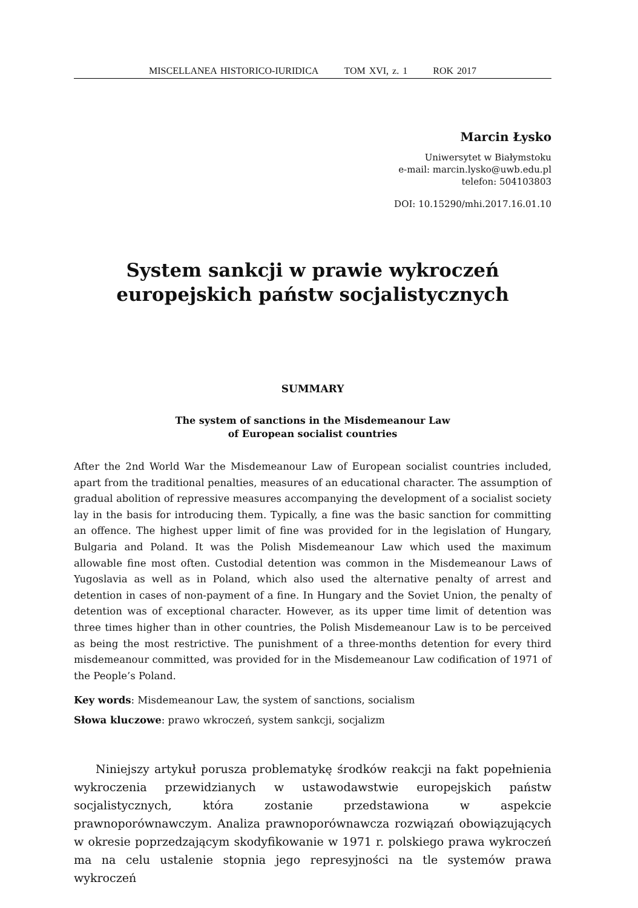MISCELLANEA HISTORICO-IURIDICA TOM XVI, z. 1 ROK 2017
Marcin Łysko
Uniwersytet w Białymstoku
e-mail: marcin.lysko@uwb.edu.pl
telefon: 504103803
DOI: 10.15290/mhi.2017.16.01.10
System sankcji w prawie wykroczeń
europejskich państw socjalistycznych
SUMMARY
The system of sanctions in the Misdemeanour Law
of European socialist countries
After the 2nd World War the Misdemeanour Law of European socialist countries included, apart from the traditional penalties, measures of an educational character. The assumption of gradual abolition of repressive measures accompanying the development of a socialist society lay in the basis for introducing them. Typically, a fine was the basic sanction for committing an offence. The highest upper limit of fine was provided for in the legislation of Hungary, Bulgaria and Poland. It was the Polish Misdemeanour Law which used the maximum allowable fine most often. Custodial detention was common in the Misdemeanour Laws of Yugoslavia as well as in Poland, which also used the alternative penalty of arrest and detention in cases of non-payment of a fine. In Hungary and the Soviet Union, the penalty of detention was of exceptional character. However, as its upper time limit of detention was three times higher than in other countries, the Polish Misdemeanour Law is to be perceived as being the most restrictive. The punishment of a three-months detention for every third misdemeanour committed, was provided for in the Misdemeanour Law codification of 1971 of the People’s Poland.
Key words: Misdemeanour Law, the system of sanctions, socialism
Słowa kluczowe: prawo wkroczeń, system sankcji, socjalizm
Niniejszy artykuł porusza problematykę środków reakcji na fakt popełnienia wykroczenia przewidzianych w ustawodawstwie europejskich państw socjalistycznych, która zostanie przedstawiona w aspekcie prawnoporównawczym. Analiza prawnoporównawcza rozwiązań obowiązujących w okresie poprzedzającym skodyfikowanie w 1971 r. polskiego prawa wykroczeń ma na celu ustalenie stopnia jego represyjności na tle systemów prawa wykroczeń